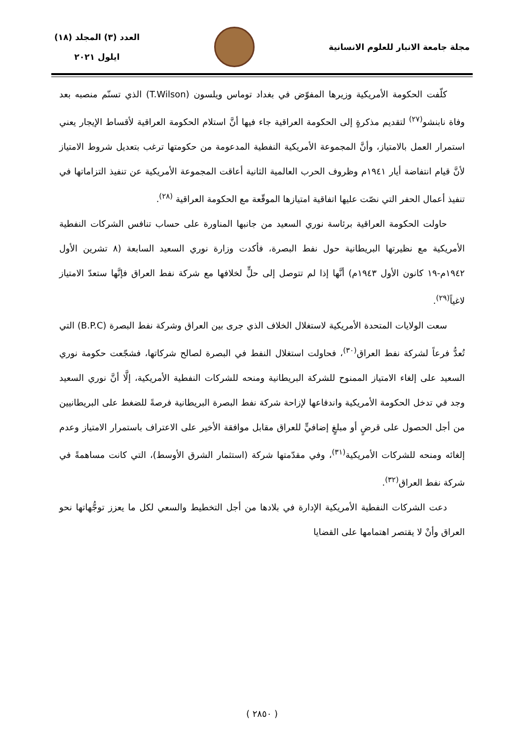مجلة جامعة الانبار للعلوم الانسانية
العدد (٣) المجلد (١٨)
ايلول ٢٠٢١
كلّفت الحكومة الأمريكية وزيرها المفوّض في بغداد توماس ويلسون (T.Wilson) الذي تسنّم منصبه بعد وفاة نابنشو<sup>(٢٧)</sup> لتقديم مذكرةٍ إلى الحكومة العراقية جاء فيها أنَّ استلام الحكومة العراقية لأقساط الإيجار يعني استمرار العمل بالامتياز، وأنَّ المجموعة الأمريكية النفطية المدعومة من حكومتها ترغب بتعديل شروط الامتياز لأنَّ قيام انتفاضة أيار ١٩٤١م وظروف الحرب العالمية الثانية أعاقت المجموعة الأمريكية عن تنفيذ التزاماتها في تنفيذ أعمال الحفر التي نصّت عليها اتفاقية امتيازها الموقّعة مع الحكومة العراقية <sup>(٢٨)</sup>.
حاولت الحكومة العراقية برئاسة نوري السعيد من جانبها المناورة على حساب تنافس الشركات النفطية الأمريكية مع نظيرتها البريطانية حول نفط البصرة، فأكدت وزارة نوري السعيد السابعة (٨ تشرين الأول ١٩٤٢م-١٩ كانون الأول ١٩٤٣م) أنَّها إذا لم تتوصل إلى حلٍّ لخلافها مع شركة نفط العراق فإنَّها ستعدّ الامتياز لاغياً<sup>(٢٩)</sup>.
سعت الولايات المتحدة الأمريكية لاستغلال الخلاف الذي جرى بين العراق وشركة نفط البصرة (B.P.C) التي تُعدُّ فرعاً لشركة نفط العراق<sup>(٣٠)</sup>، فحاولت استغلال النفط في البصرة لصالح شركاتها، فشجّعت حكومة نوري السعيد على إلغاء الامتياز الممنوح للشركة البريطانية ومنحه للشركات النفطية الأمريكية، إلَّا أنَّ نوري السعيد وجد في تدخل الحكومة الأمريكية واندفاعها لإزاحة شركة نفط البصرة البريطانية فرصةً للضغط على البريطانيين من أجل الحصول على قرضٍ أو مبلغٍ إضافيٍّ للعراق مقابل موافقة الأخير على الاعتراف باستمرار الامتياز وعدم إلغائه ومنحه للشركات الأمريكية<sup>(٣١)</sup>، وفي مقدّمتها شركة (استثمار الشرق الأوسط)، التي كانت مساهمةً في شركة نفط العراق<sup>(٣٢)</sup>.
دعت الشركات النفطية الأمريكية الإدارة في بلادها من أجل التخطيط والسعي لكل ما يعزز توجُّهاتها نحو العراق وأنْ لا يقتصر اهتمامها على القضايا
( ٢٨٥٠ )